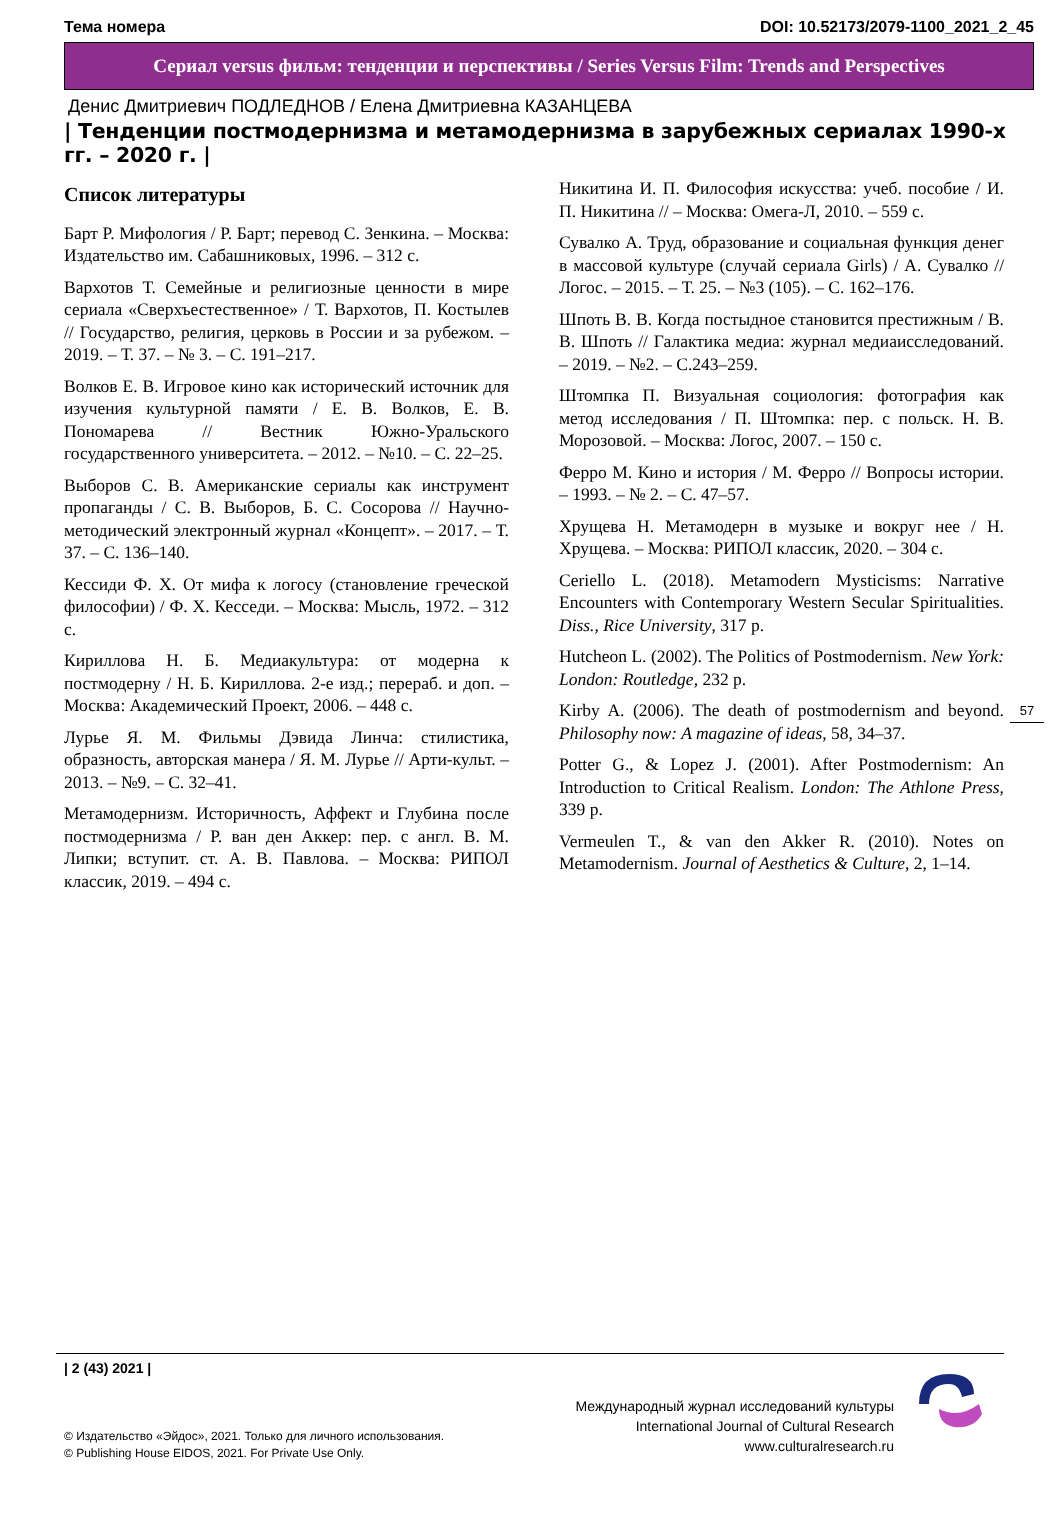Тема номера DOI: 10.52173/2079-1100_2021_2_45
Сериал versus фильм: тенденции и перспективы / Series Versus Film: Trends and Perspectives
Денис Дмитриевич ПОДЛЕДНОВ / Елена Дмитриевна КАЗАНЦЕВА
| Тенденции постмодернизма и метамодернизма в зарубежных сериалах 1990-х гг. – 2020 г. |
Список литературы
Барт Р. Мифология / Р. Барт; перевод С. Зенкина. – Москва: Издательство им. Сабашниковых, 1996. – 312 с.
Вархотов Т. Семейные и религиозные ценности в мире сериала «Сверхъестественное» / Т. Вархотов, П. Костылев // Государство, религия, церковь в России и за рубежом. – 2019. – Т. 37. – № 3. – С. 191–217.
Волков Е. В. Игровое кино как исторический источник для изучения культурной памяти / Е. В. Волков, Е. В. Пономарева // Вестник Южно-Уральского государственного университета. – 2012. – №10. – С. 22–25.
Выборов С. В. Американские сериалы как инструмент пропаганды / С. В. Выборов, Б. С. Сосорова // Научно-методический электронный журнал «Концепт». – 2017. – Т. 37. – С. 136–140.
Кессиди Ф. Х. От мифа к логосу (становление греческой философии) / Ф. Х. Кесседи. – Москва: Мысль, 1972. – 312 с.
Кириллова Н. Б. Медиакультура: от модерна к постмодерну / Н. Б. Кириллова. 2-е изд.; перераб. и доп. – Москва: Академический Проект, 2006. – 448 с.
Лурье Я. М. Фильмы Дэвида Линча: стилистика, образность, авторская манера / Я. М. Лурье // Арти-культ. – 2013. – №9. – С. 32–41.
Метамодернизм. Историчность, Аффект и Глубина после постмодернизма / Р. ван ден Аккер: пер. с англ. В. М. Липки; вступит. ст. А. В. Павлова. – Москва: РИПОЛ классик, 2019. – 494 с.
Никитина И. П. Философия искусства: учеб. пособие / И. П. Никитина // – Москва: Омега-Л, 2010. – 559 с.
Сувалко А. Труд, образование и социальная функция денег в массовой культуре (случай сериала Girls) / А. Сувалко // Логос. – 2015. – Т. 25. – №3 (105). – С. 162–176.
Шпоть В. В. Когда постыдное становится престижным / В. В. Шпоть // Галактика медиа: журнал медиаисследований. – 2019. – №2. – С.243–259.
Штомпка П. Визуальная социология: фотография как метод исследования / П. Штомпка: пер. с польск. Н. В. Морозовой. – Москва: Логос, 2007. – 150 с.
Ферро М. Кино и история / М. Ферро // Вопросы истории. – 1993. – № 2. – С. 47–57.
Хрущева Н. Метамодерн в музыке и вокруг нее / Н. Хрущева. – Москва: РИПОЛ классик, 2020. – 304 с.
Ceriello L. (2018). Metamodern Mysticisms: Narrative Encounters with Contemporary Western Secular Spiritualities. Diss., Rice University, 317 p.
Hutcheon L. (2002). The Politics of Postmodernism. New York: London: Routledge, 232 p.
Kirby A. (2006). The death of postmodernism and beyond. Philosophy now: A magazine of ideas, 58, 34–37.
Potter G., & Lopez J. (2001). After Postmodernism: An Introduction to Critical Realism. London: The Athlone Press, 339 p.
Vermeulen T., & van den Akker R. (2010). Notes on Metamodernism. Journal of Aesthetics & Culture, 2, 1–14.
57
| 2 (43) 2021 |
© Издательство «Эйдос», 2021. Только для личного использования.
© Publishing House EIDOS, 2021. For Private Use Only.
Международный журнал исследований культуры
International Journal of Cultural Research
www.culturalresearch.ru